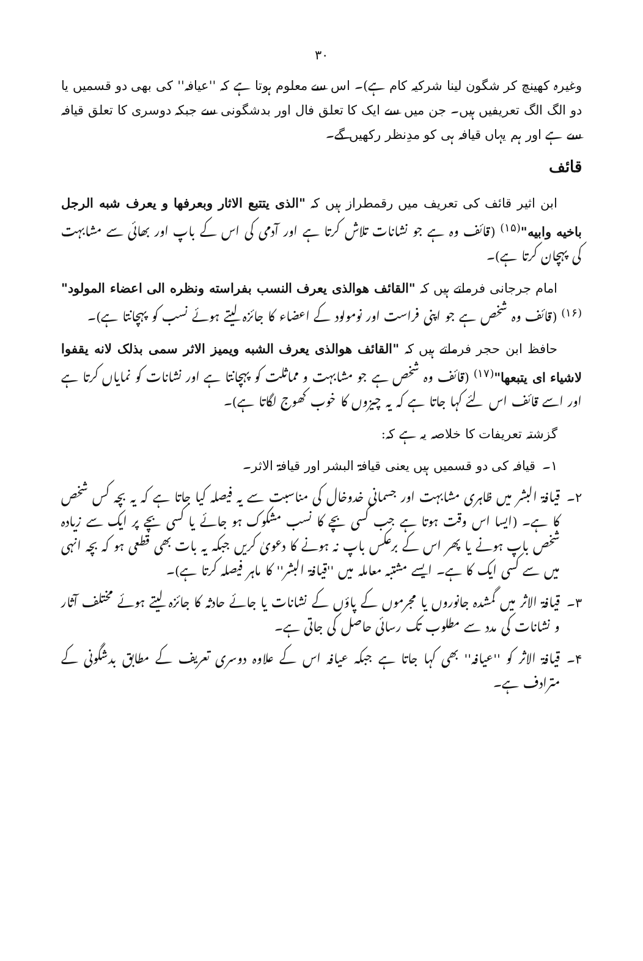۳۰
وغیرہ کھینچ کر شگون لینا شرکیہ کام ہے)۔ اس سے معلوم ہوتا ہے کہ ''عیافہ'' کی بھی دو قسمیں یا دو الگ الگ تعریفیں ہیں۔ جن میں سے ایک کا تعلق فال اور بدشگونی سے جبکہ دوسری کا تعلق قیافہ سے ہے اور ہم یہاں قیافہ ہی کو مدِنظر رکھیں گے۔
قائف
ابن اثیر قائف کی تعریف میں رقمطراز ہیں کہ "الذی یتتبع الاثار وبعرفها و یعرف شبه الرجل باخیه وابیه"<sup>(۱۵)</sup> (قائف وہ ہے جو نشانات تلاش کرتا ہے اور آدمی کی اس کے باپ اور بھائی سے مشابہت کی پہچان کرتا ہے)۔
امام جرجانی فرماتے ہیں کہ "القائف هوالذی یعرف النسب بفراسته ونظره الی اعضاء المولود"<sup>(۱۶)</sup> (قائف وہ شخص ہے جو اپنی فراست اور نومولود کے اعضاء کا جائزہ لیتے ہوئے نسب کو پہچانتا ہے)۔
حافظ ابن حجر فرماتے ہیں کہ "القائف هوالذی یعرف الشبه ویمیز الاثر سمی بذلک لانه یقفوا لاشیاء ای یتبعها"<sup>(۱۷)</sup> (قائف وہ شخص ہے جو مشابہت و مماثلت کو پہچانتا ہے اور نشانات کو نمایاں کرتا ہے اور اسے قائف اس لئے کہا جاتا ہے کہ یہ چیزوں کا خوب کھوج لگاتا ہے)۔
گزشتہ تعریفات کا خلاصہ یہ ہے کہ:
۱۔ قیافہ کی دو قسمیں ہیں یعنی قیافۃ البشر اور قیافۃ الاثر۔
۲۔ قیافۃ البشر میں ظاہری مشابہت اور جسمانی خدوخال کی مناسبت سے یہ فیصلہ کیا جاتا ہے کہ یہ بچہ کس شخص کا ہے۔ (ایسا اس وقت ہوتا ہے جب کسی بچے کا نسب مشکوک ہو جائے یا کسی بچے پر ایک سے زیادہ شخص باپ ہونے یا پھر اس کے برعکس باپ نہ ہونے کا دعویٰ کریں جبکہ یہ بات بھی قطعی ہو کہ بچہ انہی میں سے کسی ایک کا ہے۔ ایسے مشتبہ معاملہ میں ''قیافۃ البشر'' کا ماہر فیصلہ کرتا ہے)۔
۳۔ قیافۃ الاثر میں گمشدہ جانوروں یا مجرموں کے پاؤں کے نشانات یا جائے حادثہ کا جائزہ لیتے ہوئے مختلف آثار و نشانات کی مدد سے مطلوب تک رسائی حاصل کی جاتی ہے۔
۴۔ قیافۃ الاثر کو ''عیافہ'' بھی کہا جاتا ہے جبکہ عیافہ اس کے علاوہ دوسری تعریف کے مطابق بدشگونی کے مترادف ہے۔